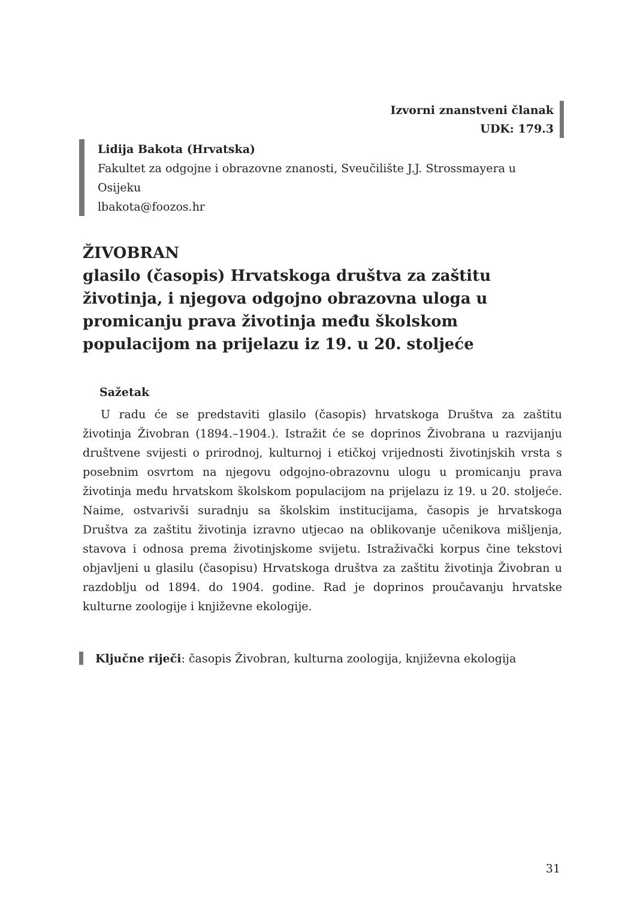Izvorni znanstveni članak
UDK: 179.3
Lidija Bakota (Hrvatska)
Fakultet za odgojne i obrazovne znanosti, Sveučilište J.J. Strossmayera u Osijeku
lbakota@foozos.hr
ŽIVOBRAN
glasilo (časopis) Hrvatskoga društva za zaštitu životinja, i njegova odgojno obrazovna uloga u promicanju prava životinja među školskom populacijom na prijelazu iz 19. u 20. stoljeće
Sažetak
U radu će se predstaviti glasilo (časopis) hrvatskoga Društva za zaštitu životinja Živobran (1894.–1904.). Istražit će se doprinos Živobrana u razvijanju društvene svijesti o prirodnoj, kulturnoj i etičkoj vrijednosti životinjskih vrsta s posebnim osvrtom na njegovu odgojno-obrazovnu ulogu u promicanju prava životinja među hrvatskom školskom populacijom na prijelazu iz 19. u 20. stoljeće. Naime, ostvarivši suradnju sa školskim institucijama, časopis je hrvatskoga Društva za zaštitu životinja izravno utjecao na oblikovanje učenikova mišljenja, stavova i odnosa prema životinjskome svijetu. Istraživački korpus čine tekstovi objavljeni u glasilu (časopisu) Hrvatskoga društva za zaštitu životinja Živobran u razdoblju od 1894. do 1904. godine. Rad je doprinos proučavanju hrvatske kulturne zoologije i književne ekologije.
Ključne riječi: časopis Živobran, kulturna zoologija, književna ekologija
31